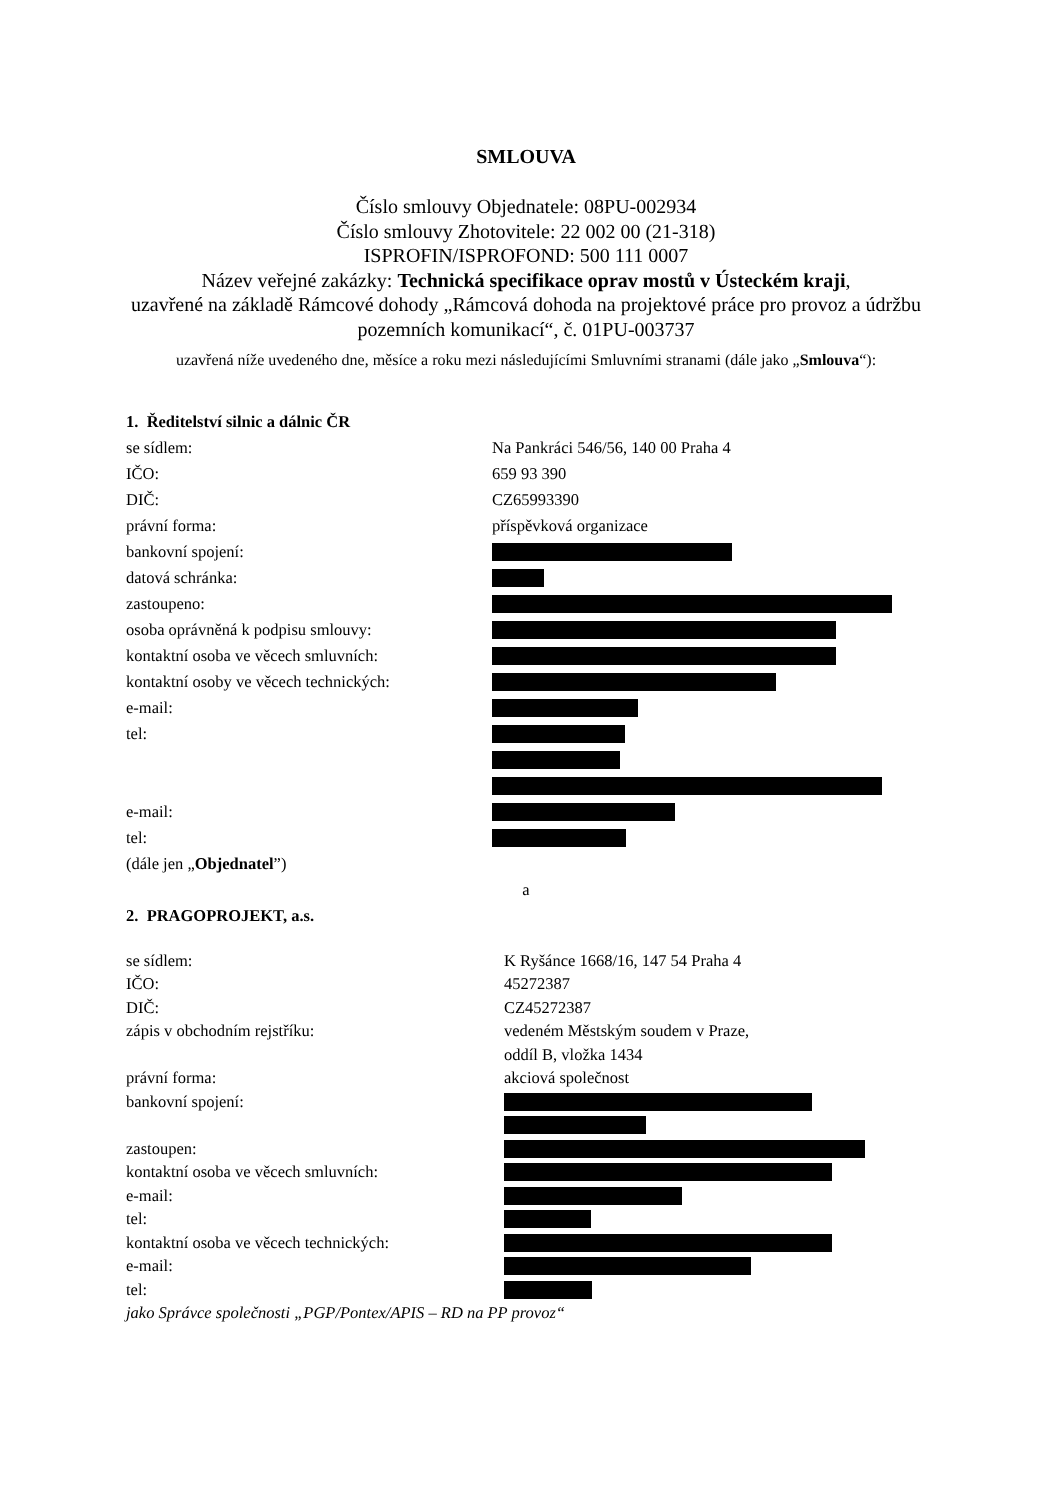SMLOUVA
Číslo smlouvy Objednatele: 08PU-002934
Číslo smlouvy Zhotovitele: 22 002 00 (21-318)
ISPROFIN/ISPROFOND: 500 111 0007
Název veřejné zakázky: Technická specifikace oprav mostů v Ústeckém kraji,
uzavřené na základě Rámcové dohody „Rámcová dohoda na projektové práce pro provoz a údržbu pozemních komunikací“, č. 01PU-003737
uzavřená níže uvedeného dne, měsíce a roku mezi následujícími Smluvními stranami (dále jako „Smlouva“):
1. Ředitelství silnic a dálnic ČR
se sídlem: Na Pankráci 546/56, 140 00 Praha 4
IČO: 659 93 390
DIČ: CZ65993390
právní forma: příspěvková organizace
bankovní spojení:
datová schránka:
zastoupeno:
osoba oprávněná k podpisu smlouvy:
kontaktní osoba ve věcech smluvních:
kontaktní osoby ve věcech technických:
e-mail:
tel:
e-mail:
tel:
(dále jen „ Objednatel”)
a
2. PRAGOPROJEKT, a.s.
se sídlem: K Ryšánce 1668/16, 147 54 Praha 4
IČO: 45272387
DIČ: CZ45272387
zápis v obchodním rejstříku: vedeném Městským soudem v Praze,
oddíl B, vložka 1434
právní forma: akciová společnost
bankovní spojení:
zastoupen:
kontaktní osoba ve věcech smluvních:
e-mail:
tel:
kontaktní osoba ve věcech technických:
e-mail:
tel:
jako Správce společnosti „PGP/Pontex/APIS – RD na PP provoz“